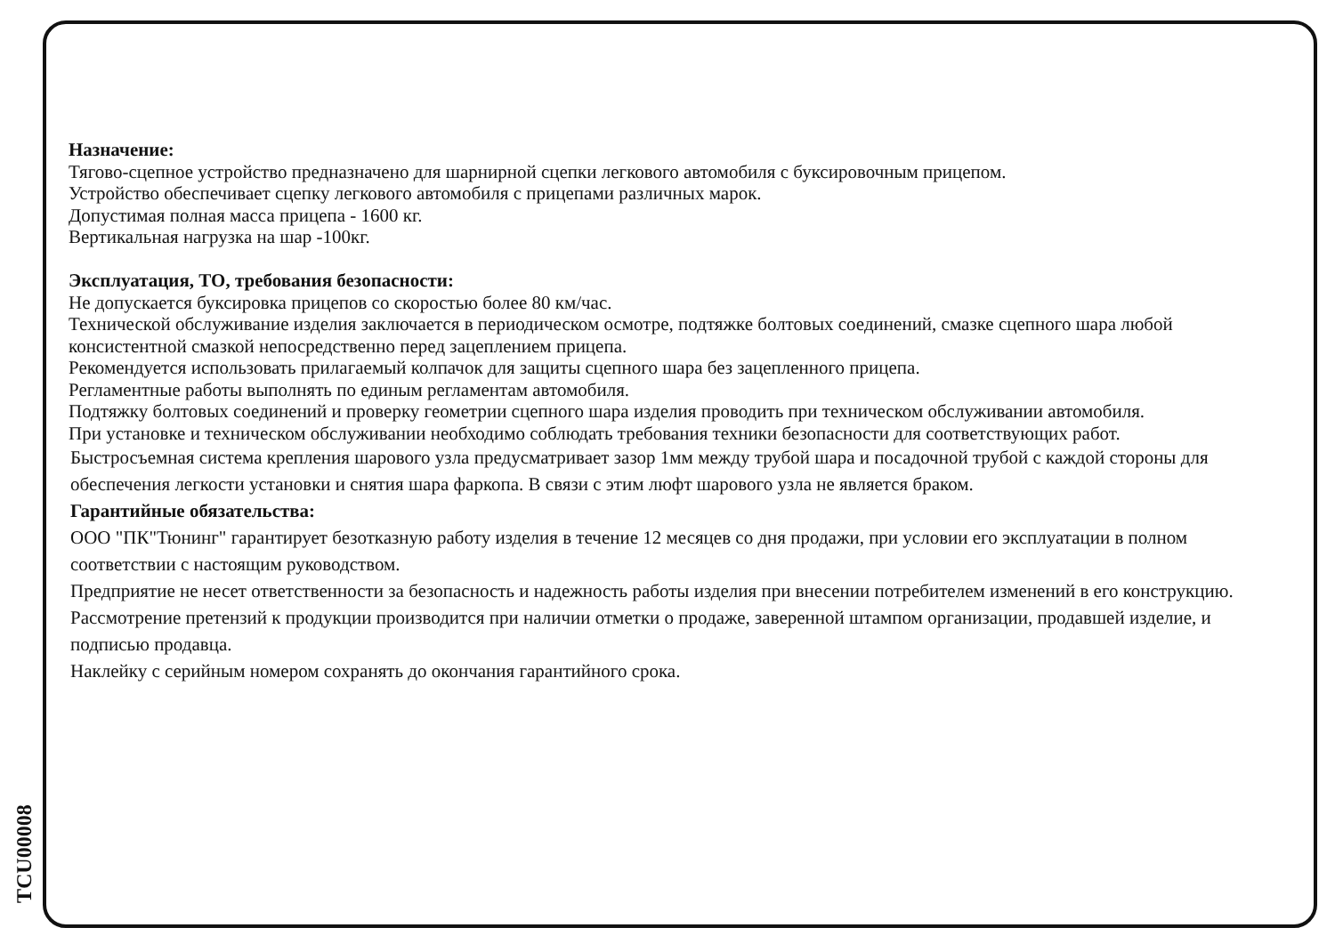TCU00008
Назначение:
Тягово-сцепное устройство предназначено для шарнирной сцепки легкового автомобиля с буксировочным прицепом.
Устройство обеспечивает сцепку легкового автомобиля с прицепами различных марок.
Допустимая полная масса прицепа - 1600 кг.
Вертикальная нагрузка на шар -100кг.
Эксплуатация, ТО, требования безопасности:
Не допускается буксировка прицепов со скоростью более 80 км/час.
Технической обслуживание изделия заключается в периодическом осмотре, подтяжке болтовых соединений, смазке сцепного шара любой консистентной смазкой непосредственно перед зацеплением прицепа.
Рекомендуется использовать прилагаемый колпачок для защиты сцепного шара без зацепленного прицепа.
Регламентные работы выполнять по единым регламентам автомобиля.
Подтяжку болтовых соединений и проверку геометрии сцепного шара изделия проводить при техническом обслуживании автомобиля.
При установке и техническом обслуживании необходимо соблюдать требования техники безопасности для соответствующих работ.
Быстросъемная система крепления шарового узла предусматривает зазор 1мм между трубой шара и посадочной трубой с каждой стороны для обеспечения легкости установки и снятия шара фаркопа. В связи с этим люфт шарового узла не является браком.
Гарантийные обязательства:
ООО "ПК"Тюнинг" гарантирует безотказную работу изделия в течение 12 месяцев со дня продажи, при условии его эксплуатации в полном соответствии с настоящим руководством.
Предприятие не несет ответственности за безопасность и надежность работы изделия при внесении потребителем изменений в его конструкцию.
Рассмотрение претензий к продукции производится при наличии отметки о продаже, заверенной штампом организации, продавшей изделие, и подписью продавца.
Наклейку с серийным номером сохранять до окончания гарантийного срока.